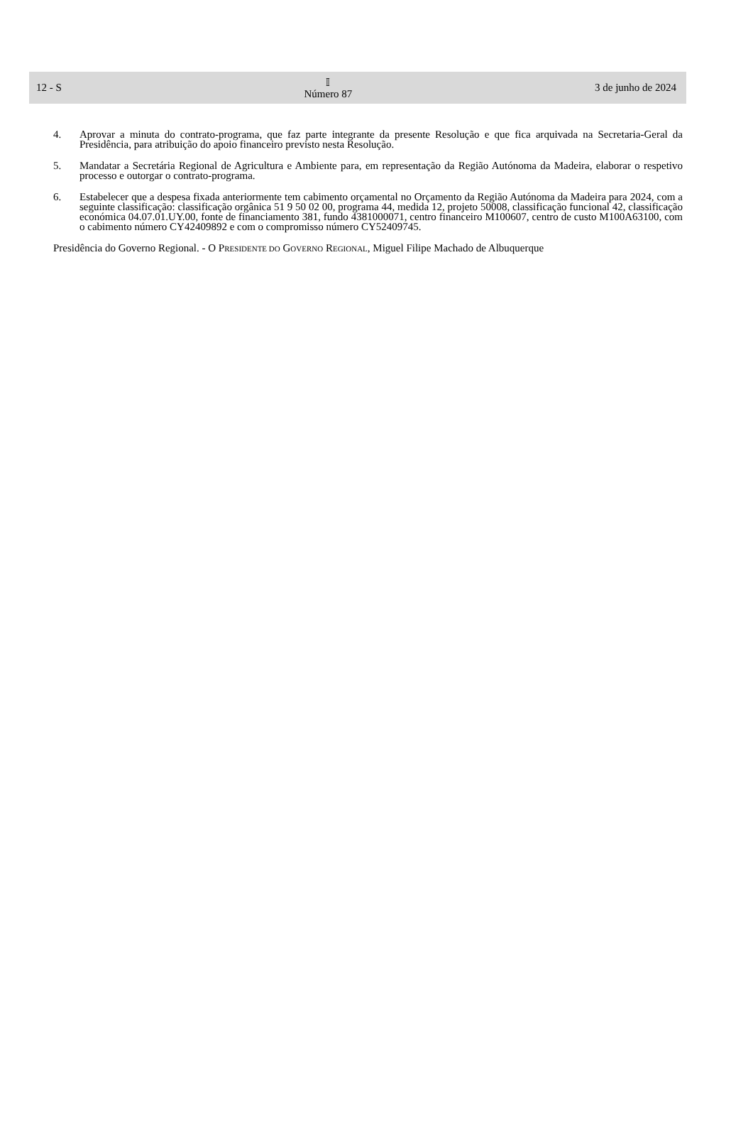12 - S
𝕀
Número 87
3 de junho de 2024
4. Aprovar a minuta do contrato-programa, que faz parte integrante da presente Resolução e que fica arquivada na Secretaria-Geral da Presidência, para atribuição do apoio financeiro previsto nesta Resolução.
5. Mandatar a Secretária Regional de Agricultura e Ambiente para, em representação da Região Autónoma da Madeira, elaborar o respetivo processo e outorgar o contrato-programa.
6. Estabelecer que a despesa fixada anteriormente tem cabimento orçamental no Orçamento da Região Autónoma da Madeira para 2024, com a seguinte classificação: classificação orgânica 51 9 50 02 00, programa 44, medida 12, projeto 50008, classificação funcional 42, classificação económica 04.07.01.UY.00, fonte de financiamento 381, fundo 4381000071, centro financeiro M100607, centro de custo M100A63100, com o cabimento número CY42409892 e com o compromisso número CY52409745.
Presidência do Governo Regional. - O PRESIDENTE DO GOVERNO REGIONAL, Miguel Filipe Machado de Albuquerque